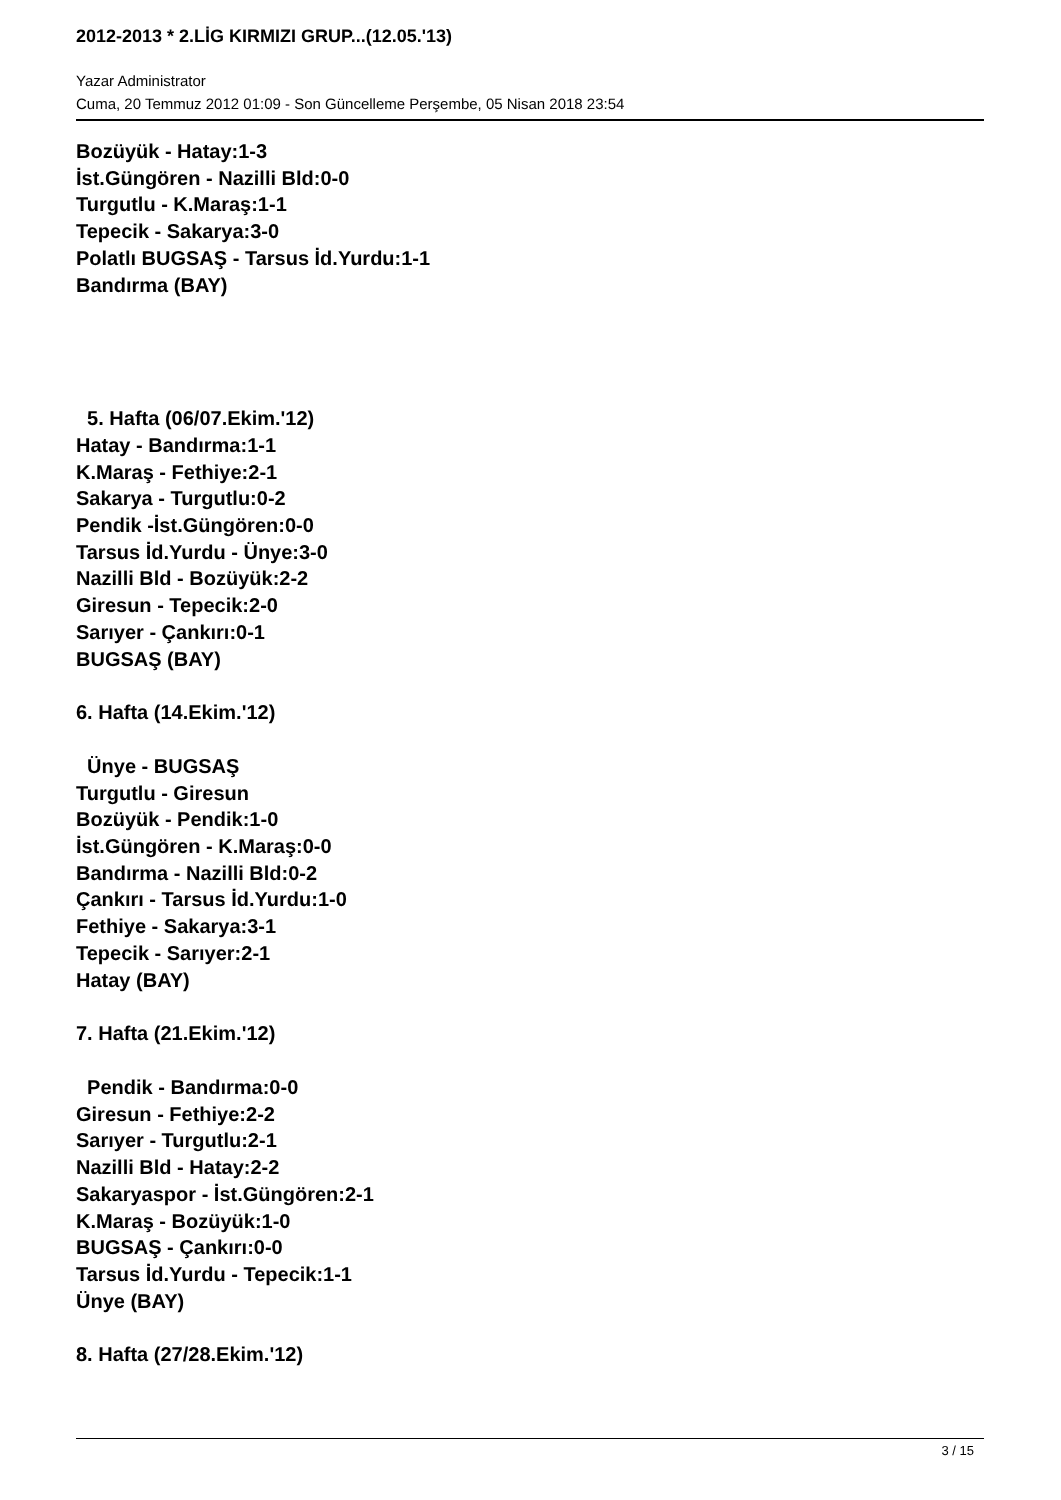2012-2013 * 2.LİG KIRMIZI GRUP...(12.05.'13)
Yazar Administrator
Cuma, 20 Temmuz 2012 01:09 - Son Güncelleme Perşembe, 05 Nisan 2018 23:54
Bozüyük - Hatay:1-3
İst.Güngören - Nazilli Bld:0-0
Turgutlu - K.Maraş:1-1
Tepecik - Sakarya:3-0
Polatlı BUGSAŞ - Tarsus İd.Yurdu:1-1
Bandırma (BAY)
5. Hafta (06/07.Ekim.'12)
Hatay - Bandırma:1-1
K.Maraş - Fethiye:2-1
Sakarya - Turgutlu:0-2
Pendik -İst.Güngören:0-0
Tarsus İd.Yurdu - Ünye:3-0
Nazilli Bld - Bozüyük:2-2
Giresun - Tepecik:2-0
Sarıyer - Çankırı:0-1
BUGSAŞ (BAY)
6. Hafta (14.Ekim.'12)
Ünye - BUGSAŞ
Turgutlu - Giresun
Bozüyük - Pendik:1-0
İst.Güngören - K.Maraş:0-0
Bandırma - Nazilli Bld:0-2
Çankırı - Tarsus İd.Yurdu:1-0
Fethiye - Sakarya:3-1
Tepecik - Sarıyer:2-1
Hatay (BAY)
7. Hafta (21.Ekim.'12)
Pendik - Bandırma:0-0
Giresun - Fethiye:2-2
Sarıyer - Turgutlu:2-1
Nazilli Bld - Hatay:2-2
Sakaryaspor - İst.Güngören:2-1
K.Maraş - Bozüyük:1-0
BUGSAŞ - Çankırı:0-0
Tarsus İd.Yurdu - Tepecik:1-1
Ünye (BAY)
8. Hafta (27/28.Ekim.'12)
3 / 15